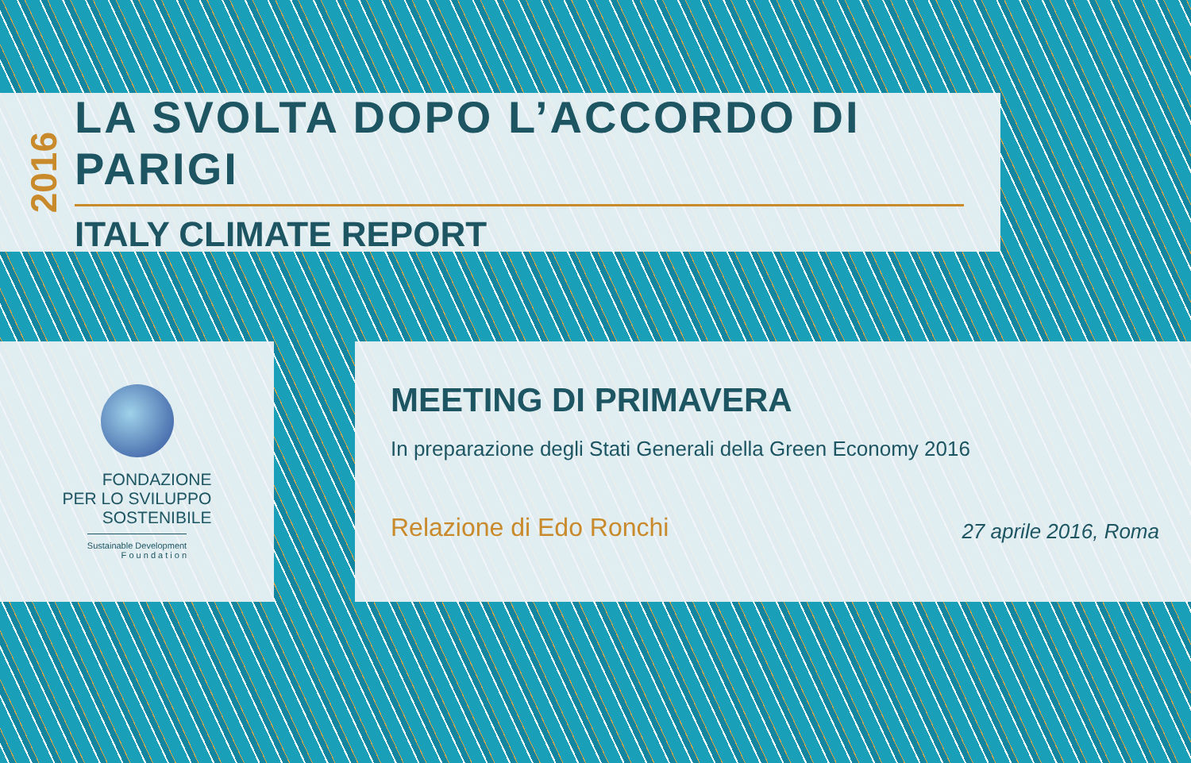2016
LA SVOLTA DOPO L’ACCORDO DI PARIGI
ITALY CLIMATE REPORT
FONDAZIONE
PER LO SVILUPPO
SOSTENIBILE
Sustainable Development
F o u n d a t i o n
MEETING DI PRIMAVERA
In preparazione degli Stati Generali della Green Economy 2016
Relazione di Edo Ronchi
27 aprile 2016, Roma